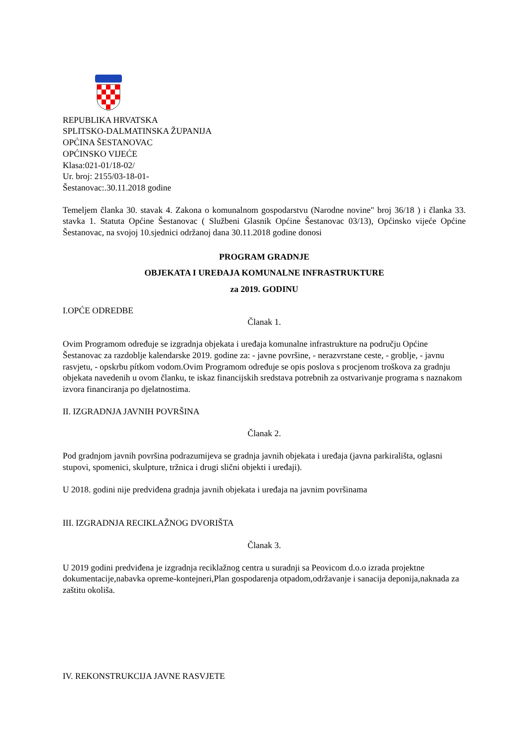REPUBLIKA HRVATSKA
SPLITSKO-DALMATINSKA ŽUPANIJA
OPĆINA ŠESTANOVAC
OPĆINSKO VIJEĆE
Klasa:021-01/18-02/
Ur. broj: 2155/03-18-01-
Šestanovac:.30.11.2018 godine
Temeljem članka 30. stavak 4. Zakona o komunalnom gospodarstvu (Narodne novine" broj 36/18 ) i članka 33. stavka 1. Statuta Općine Šestanovac ( Službeni Glasnik Općine Šestanovac 03/13), Općinsko vijeće Općine Šestanovac, na svojoj 10.sjednici održanoj dana 30.11.2018 godine donosi
PROGRAM GRADNJE
OBJEKATA I UREĐAJA KOMUNALNE INFRASTRUKTURE
za 2019. GODINU
I.OPĆE ODREDBE
Članak 1.
Ovim Programom određuje se izgradnja objekata i uređaja komunalne infrastrukture na području Općine Šestanovac za razdoblje kalendarske 2019. godine za: - javne površine, - nerazvrstane ceste, - groblje, - javnu rasvjetu, - opskrbu pítkom vodom.Ovim Programom određuje se opis poslova s procjenom troškova za gradnju objekata navedenih u ovom članku, te iskaz financijskih sredstava potrebnih za ostvarivanje programa s naznakom izvora financiranja po djelatnostima.
II. IZGRADNJA JAVNIH POVRŠINA
Članak 2.
Pod gradnjom javnih površina podrazumijeva se gradnja javnih objekata i uređaja (javna parkirališta, oglasni stupovi, spomenici, skulpture, tržnica i drugi slični objekti i uređaji).
U 2018. godini nije predviđena gradnja javnih objekata i uređaja na javnim površinama
III. IZGRADNJA RECIKLAŽNOG DVORIŠTA
Članak 3.
U 2019 godini predviđena je izgradnja reciklažnog centra u suradnji sa Peovicom d.o.o izrada projektne dokumentacije,nabavka opreme-kontejneri,Plan gospodarenja otpadom,održavanje i sanacija deponija,naknada za zaštitu okoliša.
IV. REKONSTRUKCIJA JAVNE RASVJETE